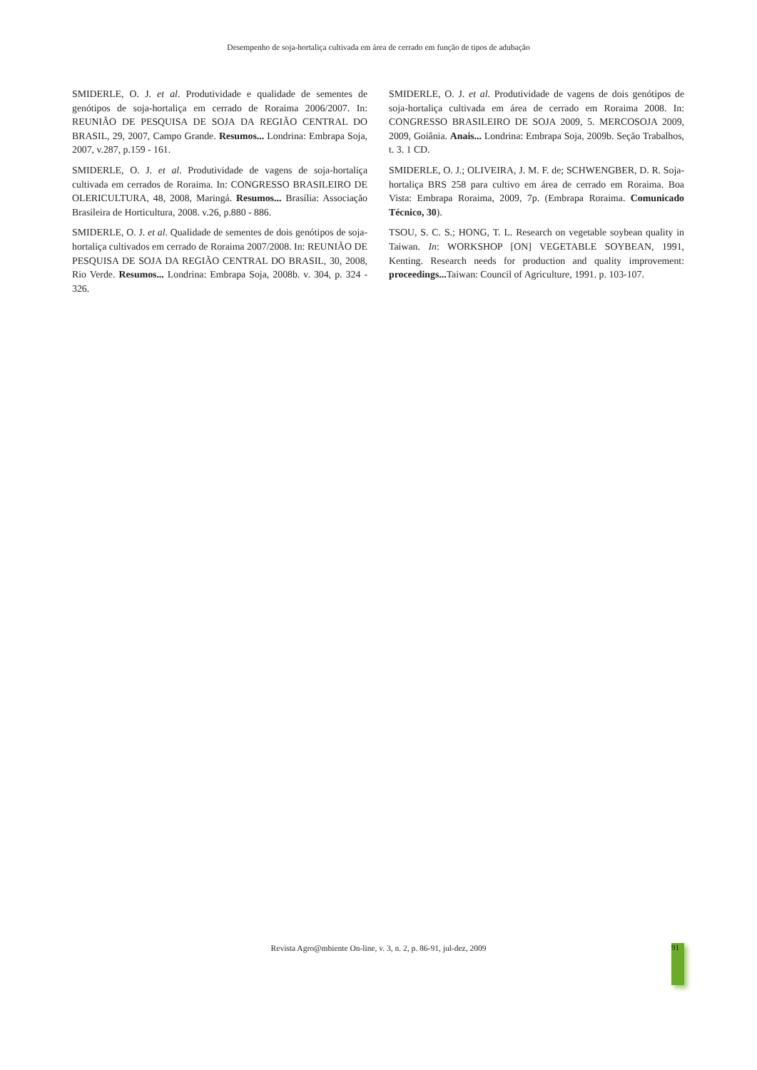Desempenho de soja-hortaliça cultivada em área de cerrado em função de tipos de adubação
SMIDERLE, O. J. et al. Produtividade e qualidade de sementes de genótipos de soja-hortaliça em cerrado de Roraima 2006/2007. In: REUNIÃO DE PESQUISA DE SOJA DA REGIÃO CENTRAL DO BRASIL, 29, 2007, Campo Grande. Resumos... Londrina: Embrapa Soja, 2007, v.287, p.159 - 161.
SMIDERLE, O. J. et al. Produtividade de vagens de soja-hortaliça cultivada em cerrados de Roraima. In: CONGRESSO BRASILEIRO DE OLERICULTURA, 48, 2008, Maringá. Resumos... Brasília: Associação Brasileira de Horticultura, 2008. v.26, p.880 - 886.
SMIDERLE, O. J. et al. Qualidade de sementes de dois genótipos de soja-hortaliça cultivados em cerrado de Roraima 2007/2008. In: REUNIÃO DE PESQUISA DE SOJA DA REGIÃO CENTRAL DO BRASIL, 30, 2008, Rio Verde. Resumos... Londrina: Embrapa Soja, 2008b. v. 304, p. 324 - 326.
SMIDERLE, O. J. et al. Produtividade de vagens de dois genótipos de soja-hortaliça cultivada em área de cerrado em Roraima 2008. In: CONGRESSO BRASILEIRO DE SOJA 2009, 5. MERCOSOJA 2009, 2009, Goiânia. Anais... Londrina: Embrapa Soja, 2009b. Seção Trabalhos, t. 3. 1 CD.
SMIDERLE, O. J.; OLIVEIRA, J. M. F. de; SCHWENGBER, D. R. Soja-hortaliça BRS 258 para cultivo em área de cerrado em Roraima. Boa Vista: Embrapa Roraima, 2009, 7p. (Embrapa Roraima. Comunicado Técnico, 30).
TSOU, S. C. S.; HONG, T. L. Research on vegetable soybean quality in Taiwan. In: WORKSHOP [ON] VEGETABLE SOYBEAN, 1991, Kenting. Research needs for production and quality improvement: proceedings... Taiwan: Council of Agriculture, 1991. p. 103-107.
Revista Agro@mbiente On-line, v. 3, n. 2, p. 86-91, jul-dez, 2009 91